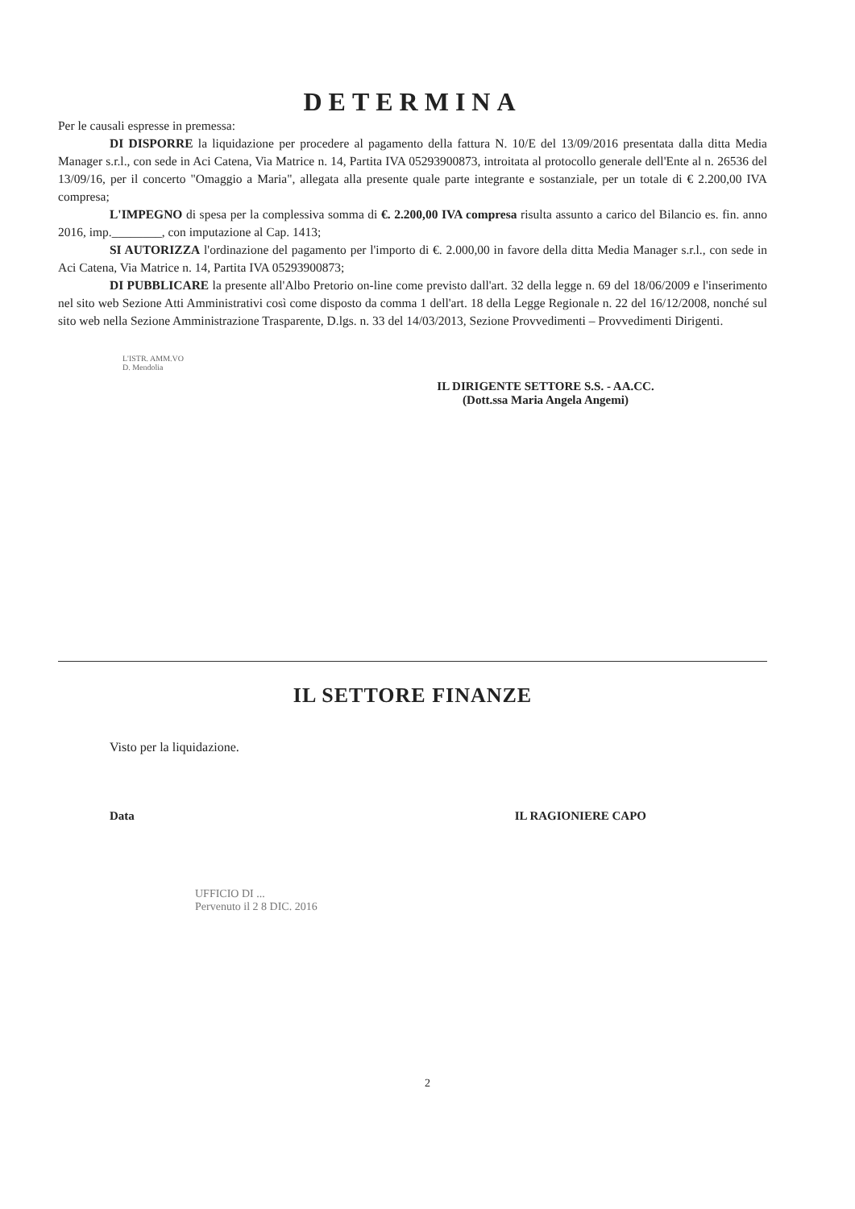DETERMINA
Per le causali espresse in premessa:
DI DISPORRE la liquidazione per procedere al pagamento della fattura N. 10/E del 13/09/2016 presentata dalla ditta Media Manager s.r.l., con sede in Aci Catena, Via Matrice n. 14, Partita IVA 05293900873, introitata al protocollo generale dell'Ente al n. 26536 del 13/09/16, per il concerto "Omaggio a Maria", allegata alla presente quale parte integrante e sostanziale, per un totale di € 2.200,00 IVA compresa;
L'IMPEGNO di spesa per la complessiva somma di €. 2.200,00 IVA compresa risulta assunto a carico del Bilancio es. fin. anno 2016, imp.________, con imputazione al Cap. 1413;
SI AUTORIZZA l'ordinazione del pagamento per l'importo di €. 2.000,00 in favore della ditta Media Manager s.r.l., con sede in Aci Catena, Via Matrice n. 14, Partita IVA 05293900873;
DI PUBBLICARE la presente all'Albo Pretorio on-line come previsto dall'art. 32 della legge n. 69 del 18/06/2009 e l'inserimento nel sito web Sezione Atti Amministrativi così come disposto da comma 1 dell'art. 18 della Legge Regionale n. 22 del 16/12/2008, nonché sul sito web nella Sezione Amministrazione Trasparente, D.lgs. n. 33 del 14/03/2013, Sezione Provvedimenti – Provvedimenti Dirigenti.
L'ISTR. AMM.VO
D. Mendolia
IL DIRIGENTE SETTORE S.S. - AA.CC.
(Dott.ssa Maria Angela Angemi)
IL SETTORE FINANZE
Visto per la liquidazione.
Data IL RAGIONIERE CAPO
UFFICIO DI ...
Pervenuto il 2 8 DIC. 2016
2